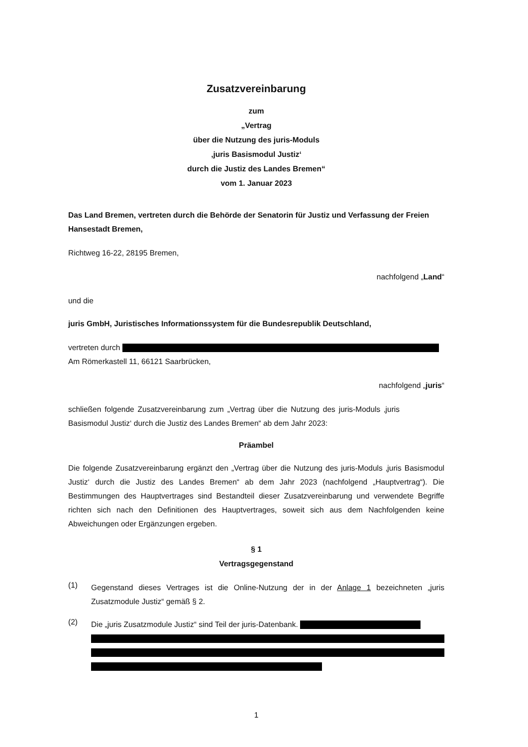Zusatzvereinbarung
zum
„Vertrag
über die Nutzung des juris-Moduls
‚juris Basismodul Justiz‘
durch die Justiz des Landes Bremen“
vom 1. Januar 2023
Das Land Bremen, vertreten durch die Behörde der Senatorin für Justiz und Verfassung der Freien Hansestadt Bremen,
Richtweg 16-22, 28195 Bremen,
nachfolgend „Land“
und die
juris GmbH, Juristisches Informationssystem für die Bundesrepublik Deutschland,
vertreten durch
Am Römerkastell 11, 66121 Saarbrücken,
nachfolgend „juris“
schließen folgende Zusatzvereinbarung zum „Vertrag über die Nutzung des juris-Moduls ‚juris Basismodul Justiz‘ durch die Justiz des Landes Bremen“ ab dem Jahr 2023:
Präambel
Die folgende Zusatzvereinbarung ergänzt den „Vertrag über die Nutzung des juris-Moduls ‚juris Basismodul Justiz‘ durch die Justiz des Landes Bremen“ ab dem Jahr 2023 (nachfolgend „Hauptvertrag“). Die Bestimmungen des Hauptvertrages sind Bestandteil dieser Zusatzvereinbarung und verwendete Begriffe richten sich nach den Definitionen des Hauptvertrages, soweit sich aus dem Nachfolgenden keine Abweichungen oder Ergänzungen ergeben.
§ 1
Vertragsgegenstand
(1)
Gegenstand dieses Vertrages ist die Online-Nutzung der in der Anlage 1 bezeichneten „juris Zusatzmodule Justiz“ gemäß § 2.
(2)
Die „juris Zusatzmodule Justiz“ sind Teil der juris-Datenbank.
1